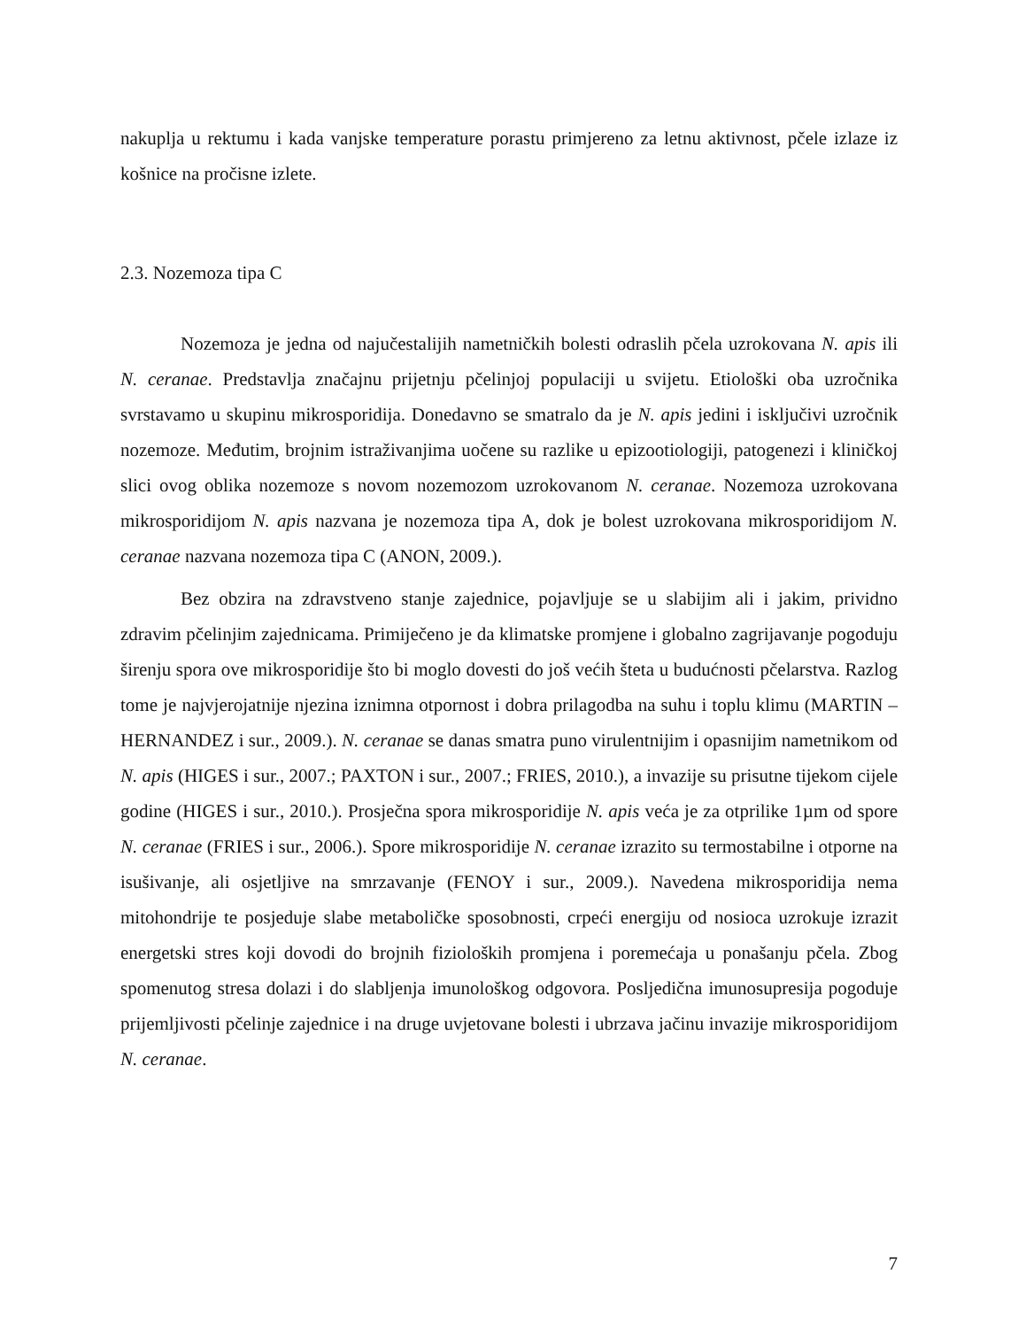nakuplja u rektumu i kada vanjske temperature porastu primjereno za letnu aktivnost, pčele izlaze iz košnice na pročisne izlete.
2.3. Nozemoza tipa C
Nozemoza je jedna od najučestalijih nametničkih bolesti odraslih pčela uzrokovana N. apis ili N. ceranae. Predstavlja značajnu prijetnju pčelinjoj populaciji u svijetu. Etiološki oba uzročnika svrstavamo u skupinu mikrosporidija. Donedavno se smatralo da je N. apis jedini i isključivi uzročnik nozemoze. Međutim, brojnim istraživanjima uočene su razlike u epizootiologiji, patogenezi i kliničkoj slici ovog oblika nozemoze s novom nozemozom uzrokovanom N. ceranae. Nozemoza uzrokovana mikrosporidijom N. apis nazvana je nozemoza tipa A, dok je bolest uzrokovana mikrosporidijom N. ceranae nazvana nozemoza tipa C (ANON, 2009.).
Bez obzira na zdravstveno stanje zajednice, pojavljuje se u slabijim ali i jakim, prividno zdravim pčelinjim zajednicama. Primiječeno je da klimatske promjene i globalno zagrijavanje pogoduju širenju spora ove mikrosporidije što bi moglo dovesti do još većih šteta u budućnosti pčelarstva. Razlog tome je najvjerojatnije njezina iznimna otpornost i dobra prilagodba na suhu i toplu klimu (MARTIN – HERNANDEZ i sur., 2009.). N. ceranae se danas smatra puno virulentnijim i opasnijim nametnikom od N. apis (HIGES i sur., 2007.; PAXTON i sur., 2007.; FRIES, 2010.), a invazije su prisutne tijekom cijele godine (HIGES i sur., 2010.). Prosječna spora mikrosporidije N. apis veća je za otprilike 1µm od spore N. ceranae (FRIES i sur., 2006.). Spore mikrosporidije N. ceranae izrazito su termostabilne i otporne na isušivanje, ali osjetljive na smrzavanje (FENOY i sur., 2009.). Navedena mikrosporidija nema mitohondrije te posjeduje slabe metaboličke sposobnosti, crpeći energiju od nosioca uzrokuje izrazit energetski stres koji dovodi do brojnih fizioloških promjena i poremećaja u ponašanju pčela. Zbog spomenutog stresa dolazi i do slabljenja imunološkog odgovora. Posljedična imunosupresija pogoduje prijemljivosti pčelinje zajednice i na druge uvjetovane bolesti i ubrzava jačinu invazije mikrosporidijom N. ceranae.
7